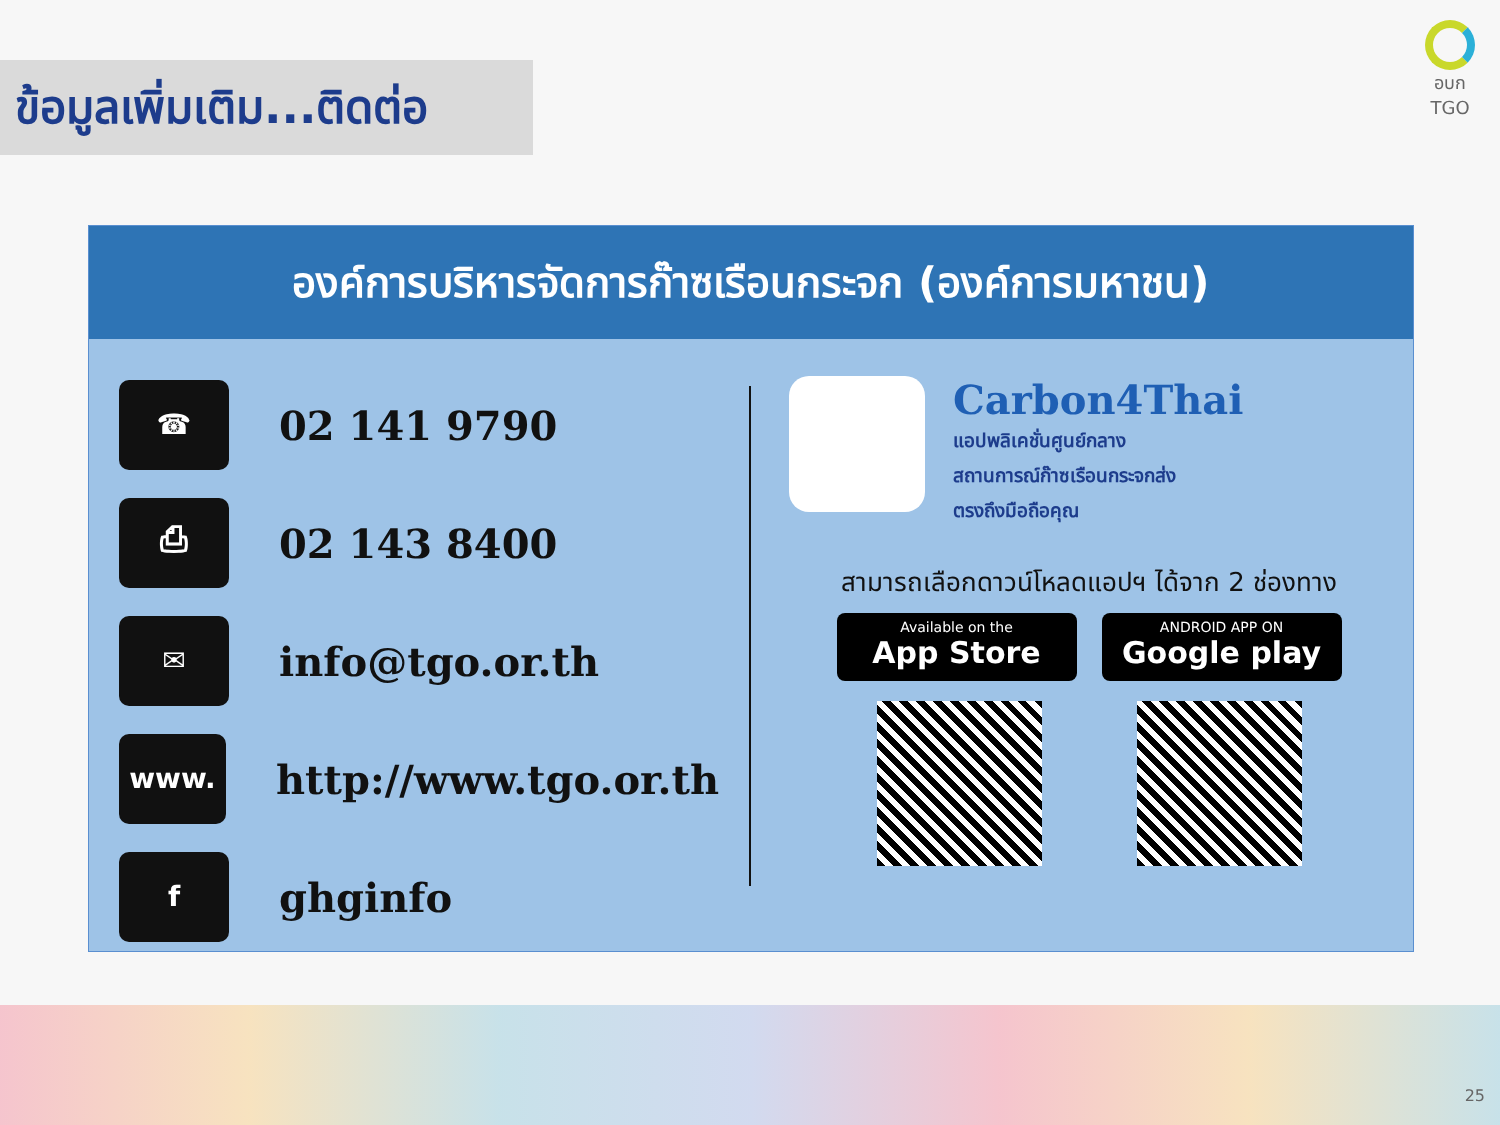ข้อมูลเพิ่มเติม...ติดต่อ
อบก
TGO
องค์การบริหารจัดการก๊าซเรือนกระจก (องค์การมหาชน)
☎
02 141 9790
⎙
02 143 8400
✉
info@tgo.or.th
www.
http://www.tgo.or.th
f
ghginfo
Carbon4Thai
แอปพลิเคชั่นศูนย์กลาง
สถานการณ์ก๊าซเรือนกระจกส่ง
ตรงถึงมือถือคุณ
สามารถเลือกดาวน์โหลดแอปฯ ได้จาก 2 ช่องทาง
Available on the
App Store
ANDROID APP ON
Google play
25